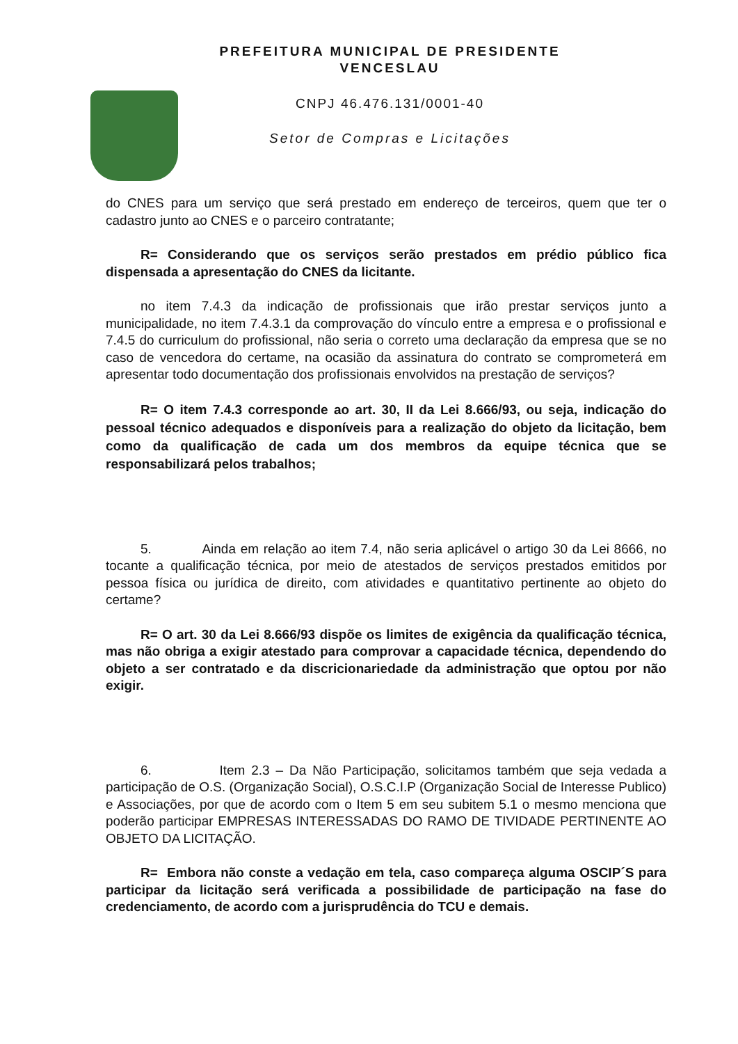PREFEITURA MUNICIPAL DE PRESIDENTE
VENCESLAU
CNPJ 46.476.131/0001-40
Setor de Compras e Licitações
do CNES para um serviço que será prestado em endereço de terceiros, quem que ter o cadastro junto ao CNES e o parceiro contratante;
R= Considerando que os serviços serão prestados em prédio público fica dispensada a apresentação do CNES da licitante.
no item 7.4.3 da indicação de profissionais que irão prestar serviços junto a municipalidade, no item 7.4.3.1 da comprovação do vínculo entre a empresa e o profissional e 7.4.5 do curriculum do profissional, não seria o correto uma declaração da empresa que se no caso de vencedora do certame, na ocasião da assinatura do contrato se comprometerá em apresentar todo documentação dos profissionais envolvidos na prestação de serviços?
R= O item 7.4.3 corresponde ao art. 30, II da Lei 8.666/93, ou seja, indicação do pessoal técnico adequados e disponíveis para a realização do objeto da licitação, bem como da qualificação de cada um dos membros da equipe técnica que se responsabilizará pelos trabalhos;
5. Ainda em relação ao item 7.4, não seria aplicável o artigo 30 da Lei 8666, no tocante a qualificação técnica, por meio de atestados de serviços prestados emitidos por pessoa física ou jurídica de direito, com atividades e quantitativo pertinente ao objeto do certame?
R= O art. 30 da Lei 8.666/93 dispõe os limites de exigência da qualificação técnica, mas não obriga a exigir atestado para comprovar a capacidade técnica, dependendo do objeto a ser contratado e da discricionariedade da administração que optou por não exigir.
6. Item 2.3 – Da Não Participação, solicitamos também que seja vedada a participação de O.S. (Organização Social), O.S.C.I.P (Organização Social de Interesse Publico) e Associações, por que de acordo com o Item 5 em seu subitem 5.1 o mesmo menciona que poderão participar EMPRESAS INTERESSADAS DO RAMO DE TIVIDADE PERTINENTE AO OBJETO DA LICITAÇÃO.
R= Embora não conste a vedação em tela, caso compareça alguma OSCIP´S para participar da licitação será verificada a possibilidade de participação na fase do credenciamento, de acordo com a jurisprudência do TCU e demais.